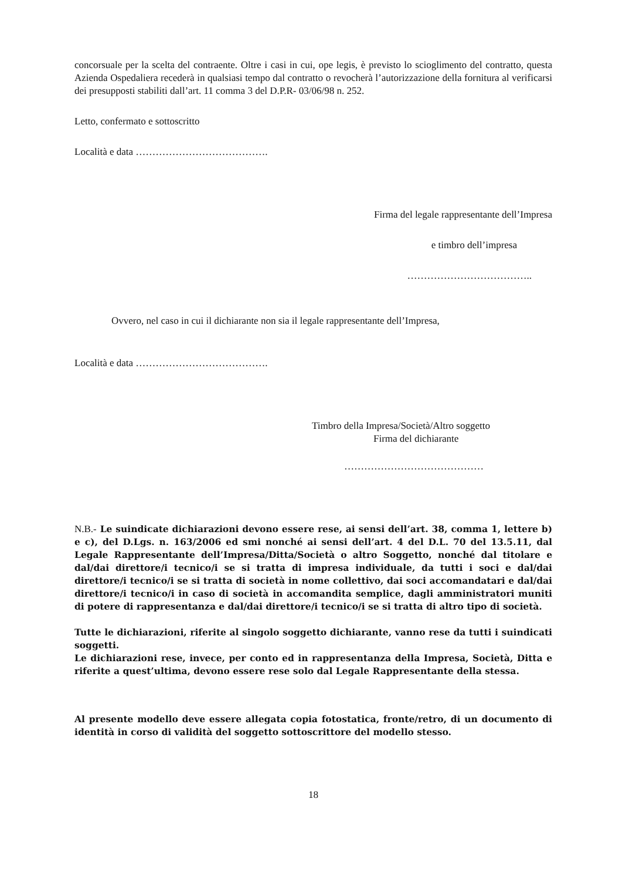concorsuale per la scelta del contraente. Oltre i casi in cui, ope legis, è previsto lo scioglimento del contratto, questa Azienda Ospedaliera recederà in qualsiasi tempo dal contratto o revocherà l’autorizzazione della fornitura al verificarsi dei presupposti stabiliti dall’art. 11 comma 3 del D.P.R- 03/06/98 n. 252.
Letto, confermato e sottoscritto
Località e data ………………………………….
Firma del legale rappresentante dell’Impresa
e timbro dell’impresa
………………………………..
Ovvero, nel caso in cui il dichiarante non sia il legale rappresentante dell’Impresa,
Località e data ………………………………….
Timbro della Impresa/Società/Altro soggetto
Firma del dichiarante
……………………………………
N.B.- Le suindicate dichiarazioni devono essere rese, ai sensi dell’art. 38, comma 1, lettere b) e c), del D.Lgs. n. 163/2006 ed smi nonché ai sensi dell’art. 4 del D.L. 70 del 13.5.11, dal Legale Rappresentante dell’Impresa/Ditta/Società o altro Soggetto, nonché dal titolare e dal/dai direttore/i tecnico/i se si tratta di impresa individuale, da tutti i soci e dal/dai direttore/i tecnico/i se si tratta di società in nome collettivo, dai soci accomandatari e dal/dai direttore/i tecnico/i in caso di società in accomandita semplice, dagli amministratori muniti di potere di rappresentanza e dal/dai direttore/i tecnico/i se si tratta di altro tipo di società.
Tutte le dichiarazioni, riferite al singolo soggetto dichiarante, vanno rese da tutti i suindicati soggetti.
Le dichiarazioni rese, invece, per conto ed in rappresentanza della Impresa, Società, Ditta e riferite a quest’ultima, devono essere rese solo dal Legale Rappresentante della stessa.
Al presente modello deve essere allegata copia fotostatica, fronte/retro, di un documento di identità in corso di validità del soggetto sottoscrittore del modello stesso.
18